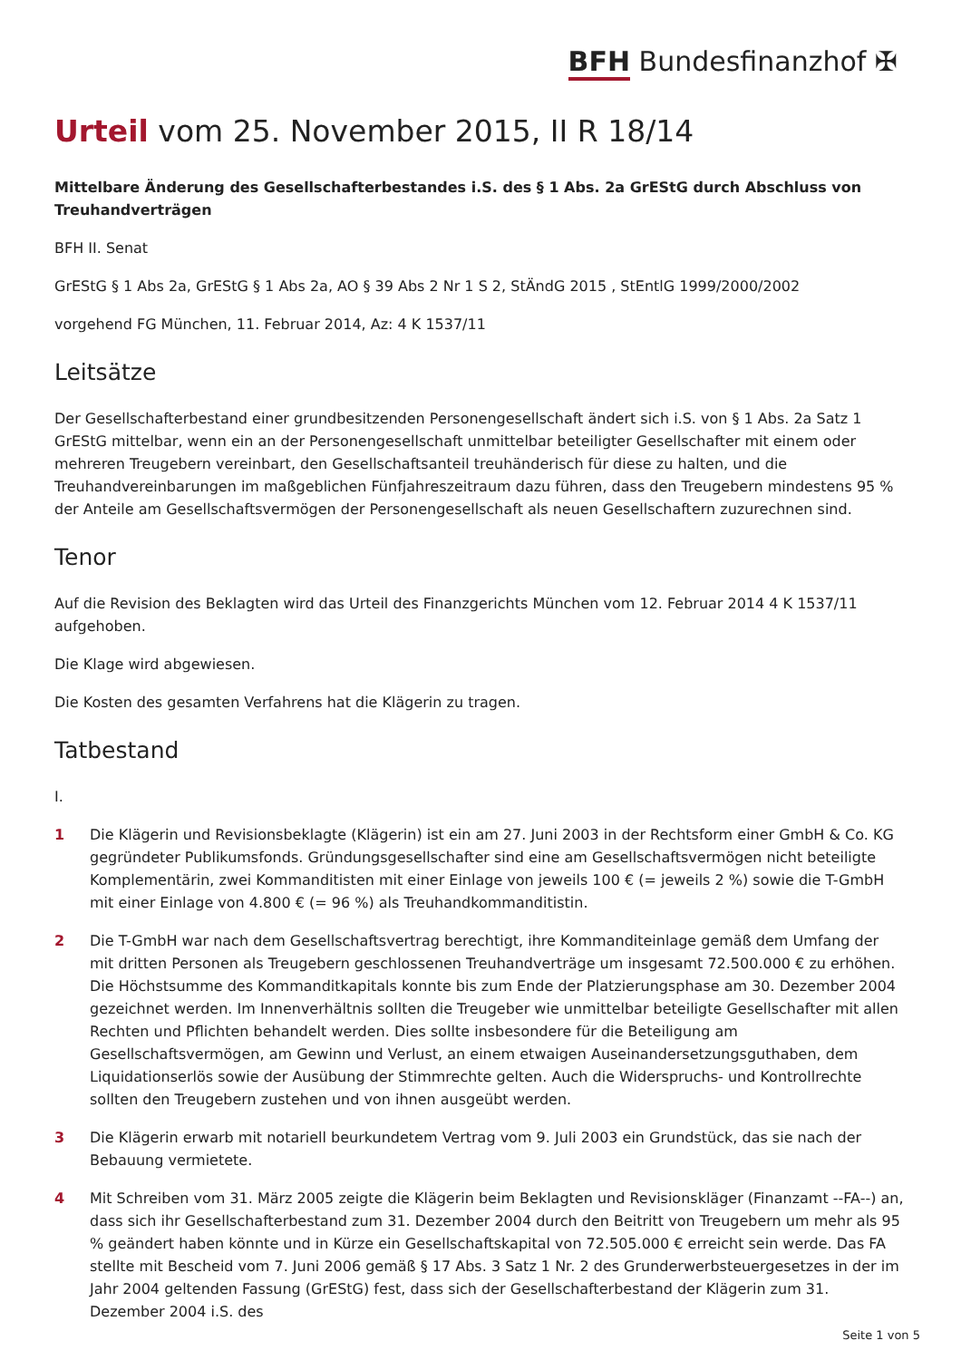BFH Bundesfinanzhof ✠
Urteil vom 25. November 2015, II R 18/14
Mittelbare Änderung des Gesellschafterbestandes i.S. des § 1 Abs. 2a GrEStG durch Abschluss von Treuhandverträgen
BFH II. Senat
GrEStG § 1 Abs 2a, GrEStG § 1 Abs 2a, AO § 39 Abs 2 Nr 1 S 2, StÄndG 2015 , StEntlG 1999/2000/2002
vorgehend FG München, 11. Februar 2014, Az: 4 K 1537/11
Leitsätze
Der Gesellschafterbestand einer grundbesitzenden Personengesellschaft ändert sich i.S. von § 1 Abs. 2a Satz 1 GrEStG mittelbar, wenn ein an der Personengesellschaft unmittelbar beteiligter Gesellschafter mit einem oder mehreren Treugebern vereinbart, den Gesellschaftsanteil treuhänderisch für diese zu halten, und die Treuhandvereinbarungen im maßgeblichen Fünfjahreszeitraum dazu führen, dass den Treugebern mindestens 95 % der Anteile am Gesellschaftsvermögen der Personengesellschaft als neuen Gesellschaftern zuzurechnen sind.
Tenor
Auf die Revision des Beklagten wird das Urteil des Finanzgerichts München vom 12. Februar 2014 4 K 1537/11 aufgehoben.
Die Klage wird abgewiesen.
Die Kosten des gesamten Verfahrens hat die Klägerin zu tragen.
Tatbestand
I.
1 Die Klägerin und Revisionsbeklagte (Klägerin) ist ein am 27. Juni 2003 in der Rechtsform einer GmbH & Co. KG gegründeter Publikumsfonds. Gründungsgesellschafter sind eine am Gesellschaftsvermögen nicht beteiligte Komplementärin, zwei Kommanditisten mit einer Einlage von jeweils 100 € (= jeweils 2 %) sowie die T-GmbH mit einer Einlage von 4.800 € (= 96 %) als Treuhandkommanditistin.
2 Die T-GmbH war nach dem Gesellschaftsvertrag berechtigt, ihre Kommanditeinlage gemäß dem Umfang der mit dritten Personen als Treugebern geschlossenen Treuhandverträge um insgesamt 72.500.000 € zu erhöhen. Die Höchstsumme des Kommanditkapitals konnte bis zum Ende der Platzierungsphase am 30. Dezember 2004 gezeichnet werden. Im Innenverhältnis sollten die Treugeber wie unmittelbar beteiligte Gesellschafter mit allen Rechten und Pflichten behandelt werden. Dies sollte insbesondere für die Beteiligung am Gesellschaftsvermögen, am Gewinn und Verlust, an einem etwaigen Auseinandersetzungsguthaben, dem Liquidationserlös sowie der Ausübung der Stimmrechte gelten. Auch die Widerspruchs- und Kontrollrechte sollten den Treugebern zustehen und von ihnen ausgeübt werden.
3 Die Klägerin erwarb mit notariell beurkundetem Vertrag vom 9. Juli 2003 ein Grundstück, das sie nach der Bebauung vermietete.
4 Mit Schreiben vom 31. März 2005 zeigte die Klägerin beim Beklagten und Revisionskläger (Finanzamt --FA--) an, dass sich ihr Gesellschafterbestand zum 31. Dezember 2004 durch den Beitritt von Treugebern um mehr als 95 % geändert haben könnte und in Kürze ein Gesellschaftskapital von 72.505.000 € erreicht sein werde. Das FA stellte mit Bescheid vom 7. Juni 2006 gemäß § 17 Abs. 3 Satz 1 Nr. 2 des Grunderwerbsteuergesetzes in der im Jahr 2004 geltenden Fassung (GrEStG) fest, dass sich der Gesellschafterbestand der Klägerin zum 31. Dezember 2004 i.S. des
Seite 1 von 5